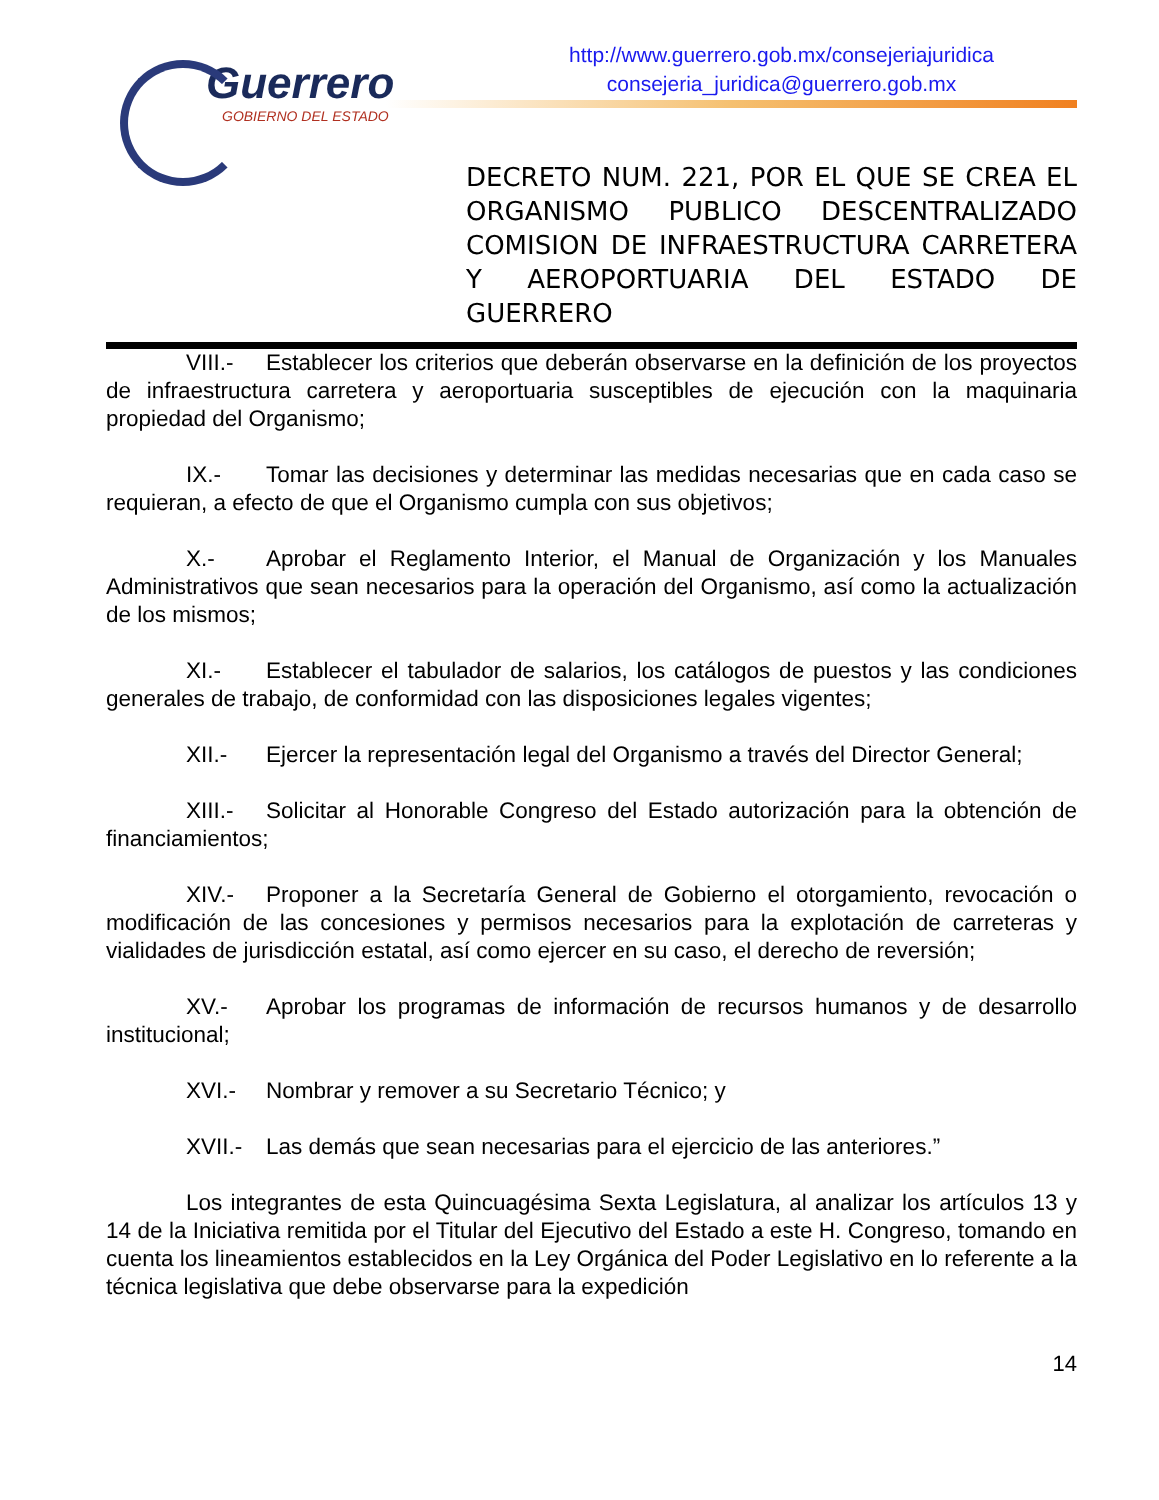Guerrero
GOBIERNO DEL ESTADO
http://www.guerrero.gob.mx/consejeriajuridica
consejeria_juridica@guerrero.gob.mx
DECRETO NUM. 221, POR EL QUE SE CREA EL ORGANISMO PUBLICO DESCENTRALIZADO COMISION DE INFRAESTRUCTURA CARRETERA Y AEROPORTUARIA DEL ESTADO DE
GUERRERO
VIII.- Establecer los criterios que deberán observarse en la definición de los proyectos de infraestructura carretera y aeroportuaria susceptibles de ejecución con la maquinaria propiedad del Organismo;
IX.- Tomar las decisiones y determinar las medidas necesarias que en cada caso se requieran, a efecto de que el Organismo cumpla con sus objetivos;
X.- Aprobar el Reglamento Interior, el Manual de Organización y los Manuales Administrativos que sean necesarios para la operación del Organismo, así como la actualización de los mismos;
XI.- Establecer el tabulador de salarios, los catálogos de puestos y las condiciones generales de trabajo, de conformidad con las disposiciones legales vigentes;
XII.- Ejercer la representación legal del Organismo a través del Director General;
XIII.- Solicitar al Honorable Congreso del Estado autorización para la obtención de financiamientos;
XIV.- Proponer a la Secretaría General de Gobierno el otorgamiento, revocación o modificación de las concesiones y permisos necesarios para la explotación de carreteras y vialidades de jurisdicción estatal, así como ejercer en su caso, el derecho de reversión;
XV.- Aprobar los programas de información de recursos humanos y de desarrollo institucional;
XVI.- Nombrar y remover a su Secretario Técnico; y
XVII.- Las demás que sean necesarias para el ejercicio de las anteriores.”
Los integrantes de esta Quincuagésima Sexta Legislatura, al analizar los artículos 13 y 14 de la Iniciativa remitida por el Titular del Ejecutivo del Estado a este H. Congreso, tomando en cuenta los lineamientos establecidos en la Ley Orgánica del Poder Legislativo en lo referente a la técnica legislativa que debe observarse para la expedición
14